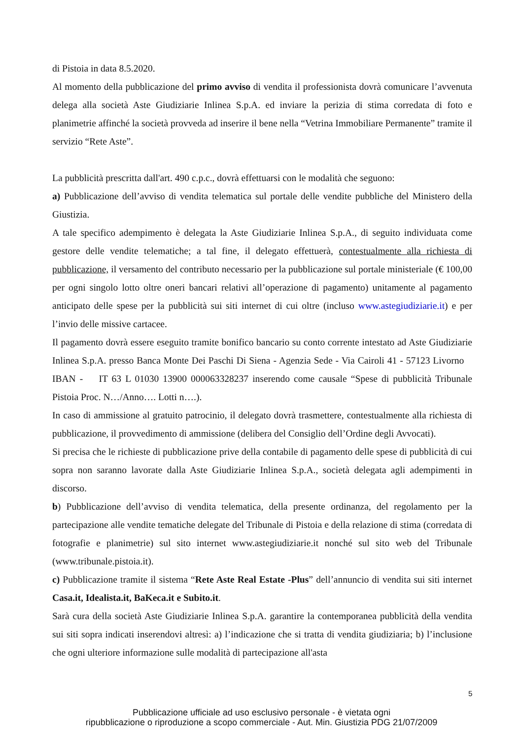di Pistoia in data 8.5.2020.
Al momento della pubblicazione del primo avviso di vendita il professionista dovrà comunicare l’avvenuta delega alla società Aste Giudiziarie Inlinea S.p.A. ed inviare la perizia di stima corredata di foto e planimetrie affinché la società provveda ad inserire il bene nella “Vetrina Immobiliare Permanente” tramite il servizio “Rete Aste”.
La pubblicità prescritta dall'art. 490 c.p.c., dovrà effettuarsi con le modalità che seguono:
a) Pubblicazione dell’avviso di vendita telematica sul portale delle vendite pubbliche del Ministero della Giustizia.
A tale specifico adempimento è delegata la Aste Giudiziarie Inlinea S.p.A., di seguito individuata come gestore delle vendite telematiche; a tal fine, il delegato effettuerà, contestualmente alla richiesta di pubblicazione, il versamento del contributo necessario per la pubblicazione sul portale ministeriale (€ 100,00 per ogni singolo lotto oltre oneri bancari relativi all’operazione di pagamento) unitamente al pagamento anticipato delle spese per la pubblicità sui siti internet di cui oltre (incluso www.astegiudiziarie.it) e per l’invio delle missive cartacee.
Il pagamento dovrà essere eseguito tramite bonifico bancario su conto corrente intestato ad Aste Giudiziarie Inlinea S.p.A. presso Banca Monte Dei Paschi Di Siena - Agenzia Sede - Via Cairoli 41 - 57123 Livorno IBAN - IT 63 L 01030 13900 000063328237 inserendo come causale “Spese di pubblicità Tribunale Pistoia Proc. N…/Anno…. Lotti n….).
In caso di ammissione al gratuito patrocinio, il delegato dovrà trasmettere, contestualmente alla richiesta di pubblicazione, il provvedimento di ammissione (delibera del Consiglio dell’Ordine degli Avvocati).
Si precisa che le richieste di pubblicazione prive della contabile di pagamento delle spese di pubblicità di cui sopra non saranno lavorate dalla Aste Giudiziarie Inlinea S.p.A., società delegata agli adempimenti in discorso.
b) Pubblicazione dell’avviso di vendita telematica, della presente ordinanza, del regolamento per la partecipazione alle vendite tematiche delegate del Tribunale di Pistoia e della relazione di stima (corredata di fotografie e planimetrie) sul sito internet www.astegiudiziarie.it nonché sul sito web del Tribunale (www.tribunale.pistoia.it).
c) Pubblicazione tramite il sistema “Rete Aste Real Estate -Plus” dell’annuncio di vendita sui siti internet Casa.it, Idealista.it, BaKeca.it e Subito.it.
Sarà cura della società Aste Giudiziarie Inlinea S.p.A. garantire la contemporanea pubblicità della vendita sui siti sopra indicati inserendovi altresì: a) l’indicazione che si tratta di vendita giudiziaria; b) l’inclusione che ogni ulteriore informazione sulle modalità di partecipazione all'asta
5
Pubblicazione ufficiale ad uso esclusivo personale - è vietata ogni
ripubblicazione o riproduzione a scopo commerciale - Aut. Min. Giustizia PDG 21/07/2009